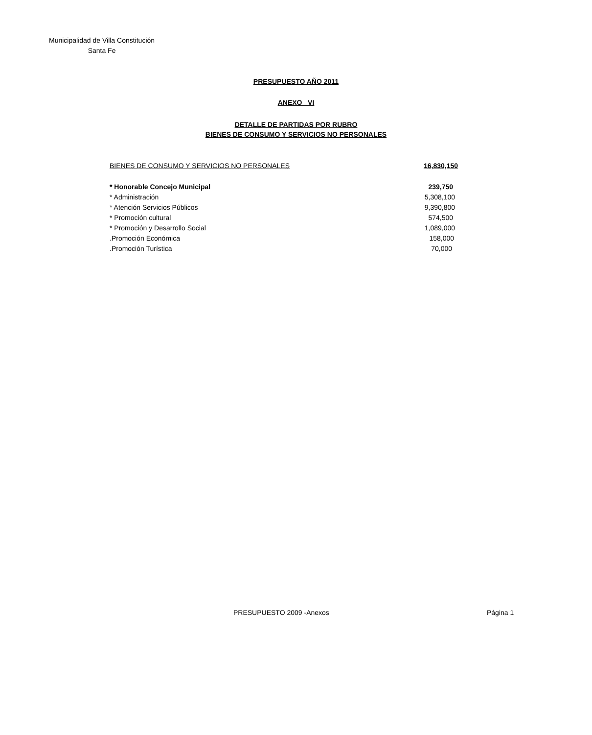Municipalidad de Villa Constitución
Santa Fe
PRESUPUESTO AÑO 2011
ANEXO VI
DETALLE DE PARTIDAS POR RUBRO
BIENES DE CONSUMO Y SERVICIOS NO PERSONALES
| BIENES DE CONSUMO Y SERVICIOS NO PERSONALES | 16,830,150 |
| * Honorable Concejo Municipal | 239,750 |
| * Administración | 5,308,100 |
| * Atención Servicios Públicos | 9,390,800 |
| * Promoción cultural | 574,500 |
| * Promoción y Desarrollo Social | 1,089,000 |
| .Promoción Económica | 158,000 |
| .Promoción Turística | 70,000 |
PRESUPUESTO 2009 -Anexos Página 1